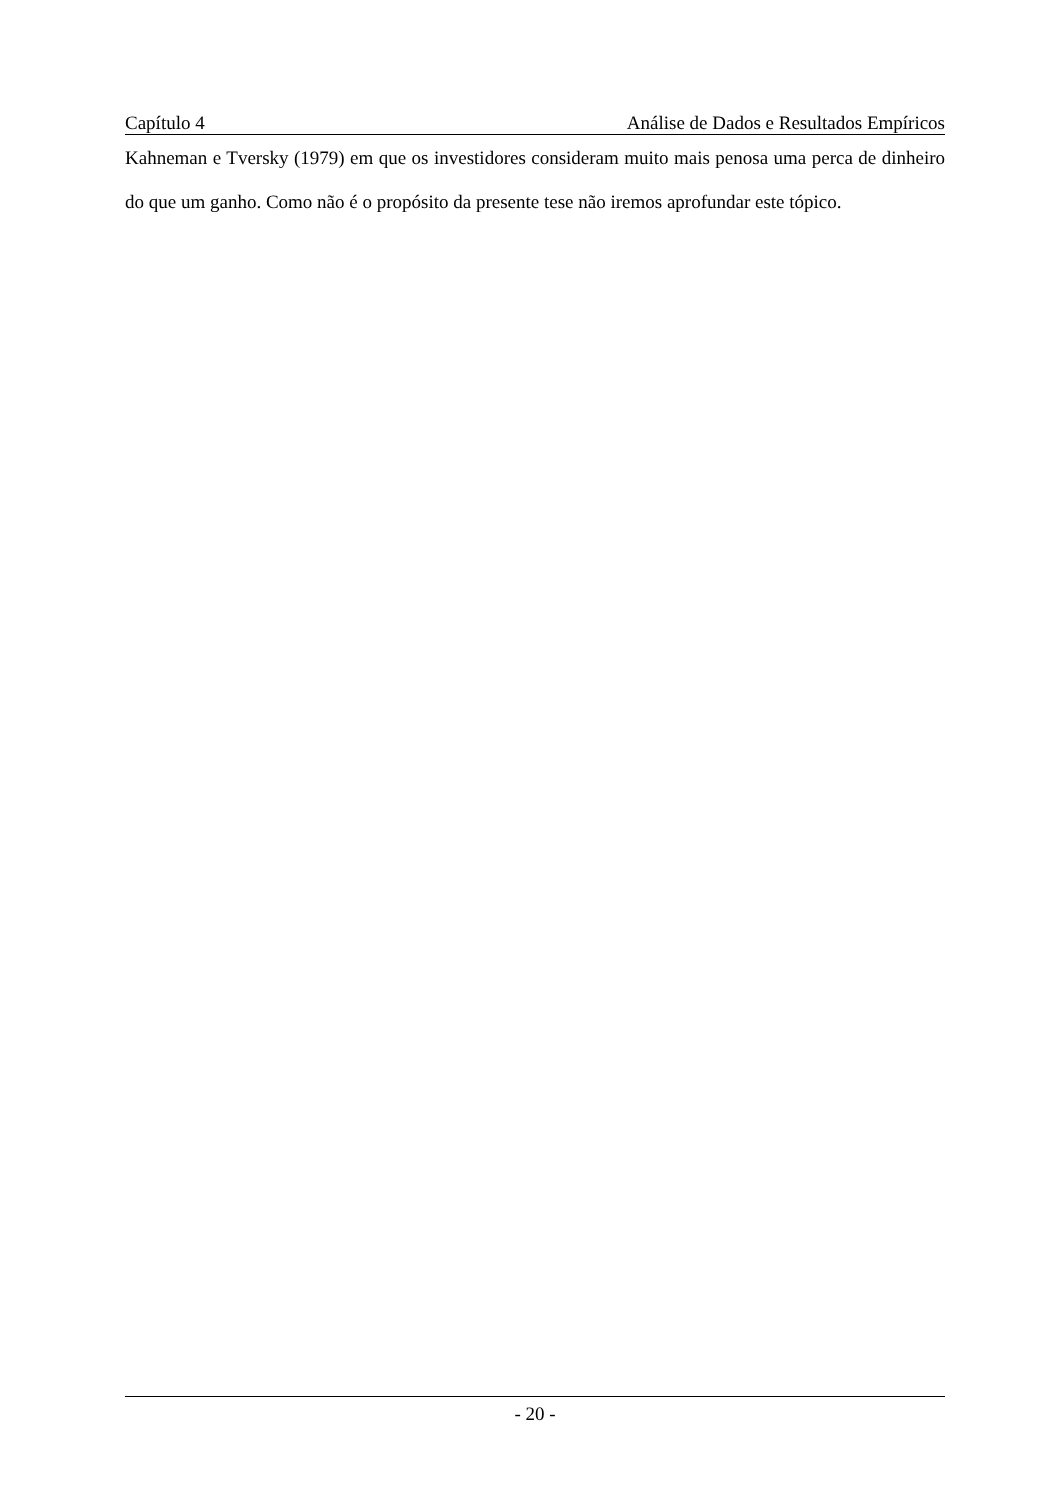Capítulo 4 Análise de Dados e Resultados Empíricos
Kahneman e Tversky (1979) em que os investidores consideram muito mais penosa uma perca de dinheiro do que um ganho. Como não é o propósito da presente tese não iremos aprofundar este tópico.
- 20 -